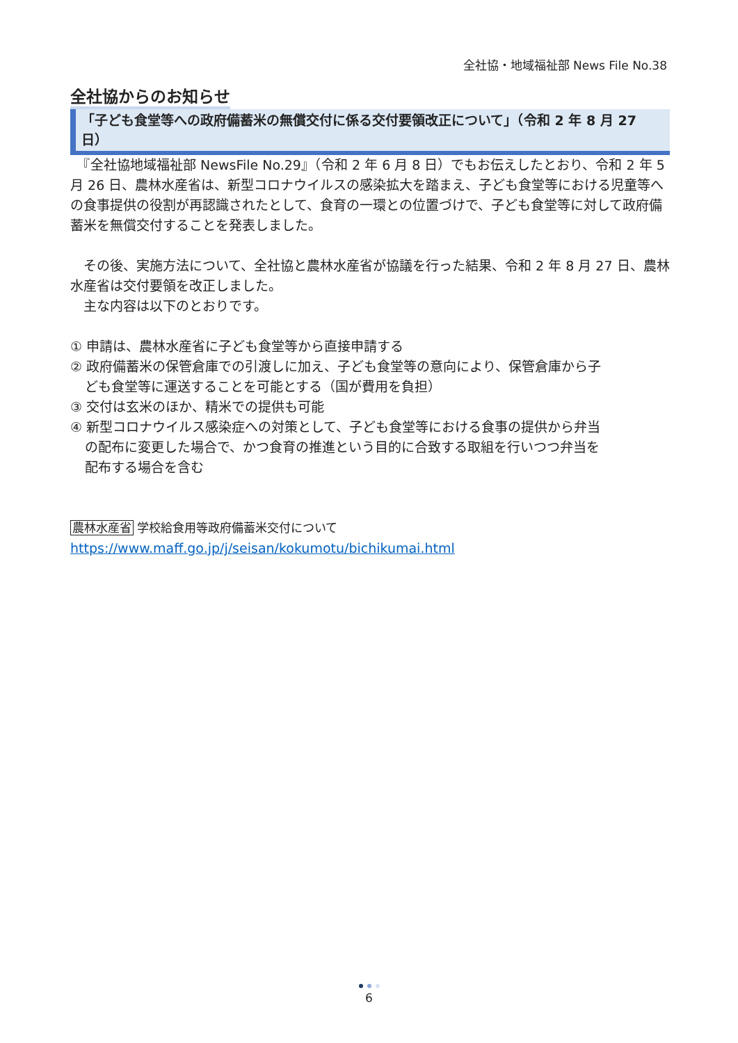全社協・地域福祉部 News File No.38
全社協からのお知らせ
「子ども食堂等への政府備蓄米の無償交付に係る交付要領改正について」（令和 2 年 8 月 27 日）
　『全社協地域福祉部 NewsFile No.29』（令和 2 年 6 月 8 日）でもお伝えしたとおり、令和 2 年 5 月 26 日、農林水産省は、新型コロナウイルスの感染拡大を踏まえ、子ども食堂等における児童等への食事提供の役割が再認識されたとして、食育の一環との位置づけで、子ども食堂等に対して政府備蓄米を無償交付することを発表しました。
　その後、実施方法について、全社協と農林水産省が協議を行った結果、令和 2 年 8 月 27 日、農林水産省は交付要領を改正しました。
　主な内容は以下のとおりです。
① 申請は、農林水産省に子ども食堂等から直接申請する
② 政府備蓄米の保管倉庫での引渡しに加え、子ども食堂等の意向により、保管倉庫から子
ども食堂等に運送することを可能とする（国が費用を負担）
③ 交付は玄米のほか、精米での提供も可能
④ 新型コロナウイルス感染症への対策として、子ども食堂等における食事の提供から弁当
の配布に変更した場合で、かつ食育の推進という目的に合致する取組を行いつつ弁当を
配布する場合を含む
農林水産省 学校給食用等政府備蓄米交付について
https://www.maff.go.jp/j/seisan/kokumotu/bichikumai.html
6